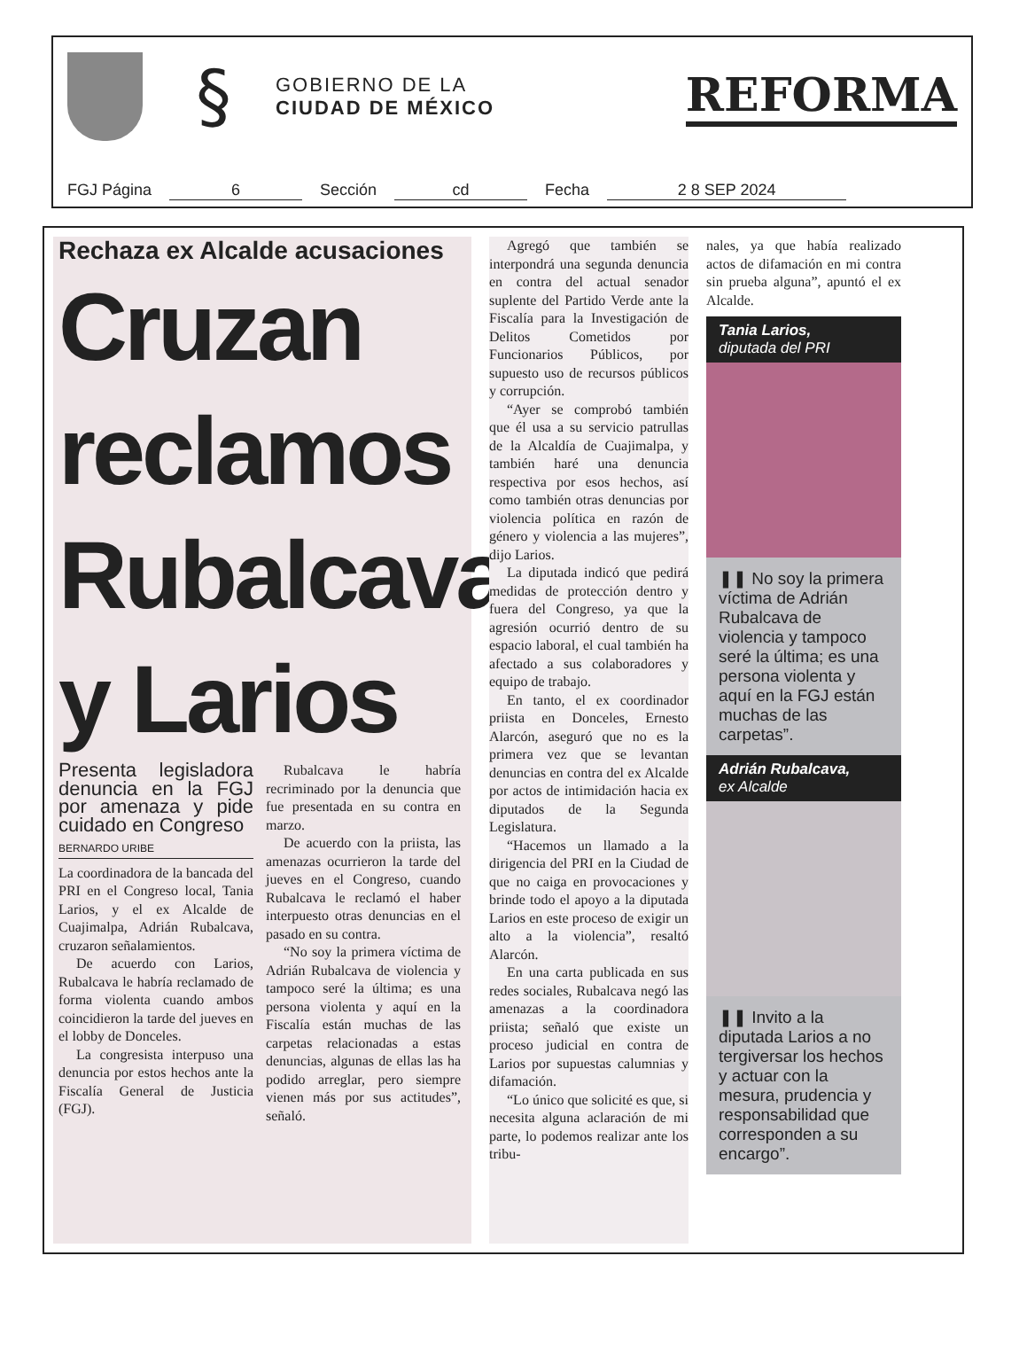§
GOBIERNO DE LA
CIUDAD DE MÉXICO
REFORMA
FGJ Página 6 Sección cd Fecha 2 8 SEP 2024
Rechaza ex Alcalde acusaciones
Cruzan reclamos Rubalcava y Larios
Presenta legisladora denuncia en la FGJ por amenaza y pide cuidado en Congreso
BERNARDO URIBE
La coordinadora de la bancada del PRI en el Congreso local, Tania Larios, y el ex Alcalde de Cuajimalpa, Adrián Rubalcava, cruzaron señalamientos.
De acuerdo con Larios, Rubalcava le habría reclamado de forma violenta cuando ambos coincidieron la tarde del jueves en el lobby de Donceles.
La congresista interpuso una denuncia por estos hechos ante la Fiscalía General de Justicia (FGJ).
Rubalcava le habría recriminado por la denuncia que fue presentada en su contra en marzo.
De acuerdo con la priista, las amenazas ocurrieron la tarde del jueves en el Congreso, cuando Rubalcava le reclamó el haber interpuesto otras denuncias en el pasado en su contra.
“No soy la primera víctima de Adrián Rubalcava de violencia y tampoco seré la última; es una persona violenta y aquí en la Fiscalía están muchas de las carpetas relacionadas a estas denuncias, algunas de ellas las ha podido arreglar, pero siempre vienen más por sus actitudes”, señaló.
Agregó que también se interpondrá una segunda denuncia en contra del actual senador suplente del Partido Verde ante la Fiscalía para la Investigación de Delitos Cometidos por Funcionarios Públicos, por supuesto uso de recursos públicos y corrupción.
“Ayer se comprobó también que él usa a su servicio patrullas de la Alcaldía de Cuajimalpa, y también haré una denuncia respectiva por esos hechos, así como también otras denuncias por violencia política en razón de género y violencia a las mujeres”, dijo Larios.
La diputada indicó que pedirá medidas de protección dentro y fuera del Congreso, ya que la agresión ocurrió dentro de su espacio laboral, el cual también ha afectado a sus colaboradores y equipo de trabajo.
En tanto, el ex coordinador priista en Donceles, Ernesto Alarcón, aseguró que no es la primera vez que se levantan denuncias en contra del ex Alcalde por actos de intimidación hacia ex diputados de la Segunda Legislatura.
“Hacemos un llamado a la dirigencia del PRI en la Ciudad de que no caiga en provocaciones y brinde todo el apoyo a la diputada Larios en este proceso de exigir un alto a la violencia”, resaltó Alarcón.
En una carta publicada en sus redes sociales, Rubalcava negó las amenazas a la coordinadora priista; señaló que existe un proceso judicial en contra de Larios por supuestas calumnias y difamación.
“Lo único que solicité es que, si necesita alguna aclaración de mi parte, lo podemos realizar ante los tribu-
nales, ya que había realizado actos de difamación en mi contra sin prueba alguna”, apuntó el ex Alcalde.
Tania Larios,
diputada del PRI
❚❚ No soy la primera víctima de Adrián Rubalcava de violencia y tampoco seré la última; es una persona violenta y aquí en la FGJ están muchas de las carpetas”.
Adrián Rubalcava,
ex Alcalde
❚❚ Invito a la diputada Larios a no tergiversar los hechos y actuar con la mesura, prudencia y responsabilidad que corresponden a su encargo”.